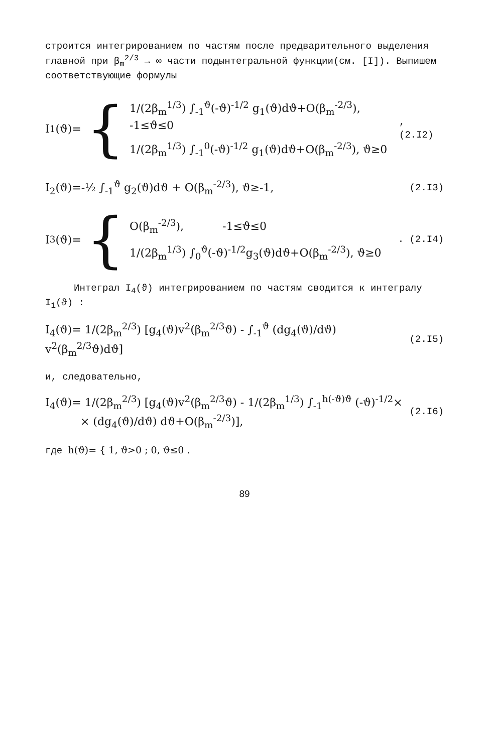строится интегрированием по частям после предварительного выделения главной при β<sub>m</sub><sup>2/3</sup> → ∞ части подынтегральной функции(см. [I]). Выпишем соответствующие формулы
I<sub>1</sub>(ϑ)= {
1/(2β<sub>m</sub><sup>1/3</sup>) ∫<sub>-1</sub><sup>ϑ</sup>(-ϑ)<sup>-1/2</sup> g<sub>1</sub>(ϑ)dϑ+O(β<sub>m</sub><sup>-2/3</sup>), -1≤ϑ≤0
1/(2β<sub>m</sub><sup>1/3</sup>) ∫<sub>-1</sub><sup>0</sup>(-ϑ)<sup>-1/2</sup> g<sub>1</sub>(ϑ)dϑ+O(β<sub>m</sub><sup>-2/3</sup>), ϑ≥0
, (2.I2)
I<sub>2</sub>(ϑ)=-½ ∫<sub>-1</sub><sup>ϑ</sup> g<sub>2</sub>(ϑ)dϑ + O(β<sub>m</sub><sup>-2/3</sup>), ϑ≥-1,
(2.I3)
I<sub>3</sub>(ϑ)= {
O(β<sub>m</sub><sup>-2/3</sup>), -1≤ϑ≤0
1/(2β<sub>m</sub><sup>1/3</sup>) ∫<sub>0</sub><sup>ϑ</sup>(-ϑ)<sup>-1/2</sup>g<sub>3</sub>(ϑ)dϑ+O(β<sub>m</sub><sup>-2/3</sup>), ϑ≥0
. (2.I4)
Интеграл I<sub>4</sub>(ϑ) интегрированием по частям сводится к интегралу I<sub>1</sub>(ϑ) :
I<sub>4</sub>(ϑ)= 1/(2β<sub>m</sub><sup>2/3</sup>) [g<sub>4</sub>(ϑ)v<sup>2</sup>(β<sub>m</sub><sup>2/3</sup>ϑ) - ∫<sub>-1</sub><sup>ϑ</sup> (dg<sub>4</sub>(ϑ)/dϑ) v<sup>2</sup>(β<sub>m</sub><sup>2/3</sup>ϑ)dϑ]
(2.I5)
и, следовательно,
I<sub>4</sub>(ϑ)= 1/(2β<sub>m</sub><sup>2/3</sup>) [g<sub>4</sub>(ϑ)v<sup>2</sup>(β<sub>m</sub><sup>2/3</sup>ϑ) - 1/(2β<sub>m</sub><sup>1/3</sup>) ∫<sub>-1</sub><sup>h(-ϑ)ϑ</sup> (-ϑ)<sup>-1/2</sup>×
× (dg<sub>4</sub>(ϑ)/dϑ) dϑ+O(β<sub>m</sub><sup>-2/3</sup>)],
(2.I6)
где h(ϑ)= { 1, ϑ>0 ; 0, ϑ≤0 .
89